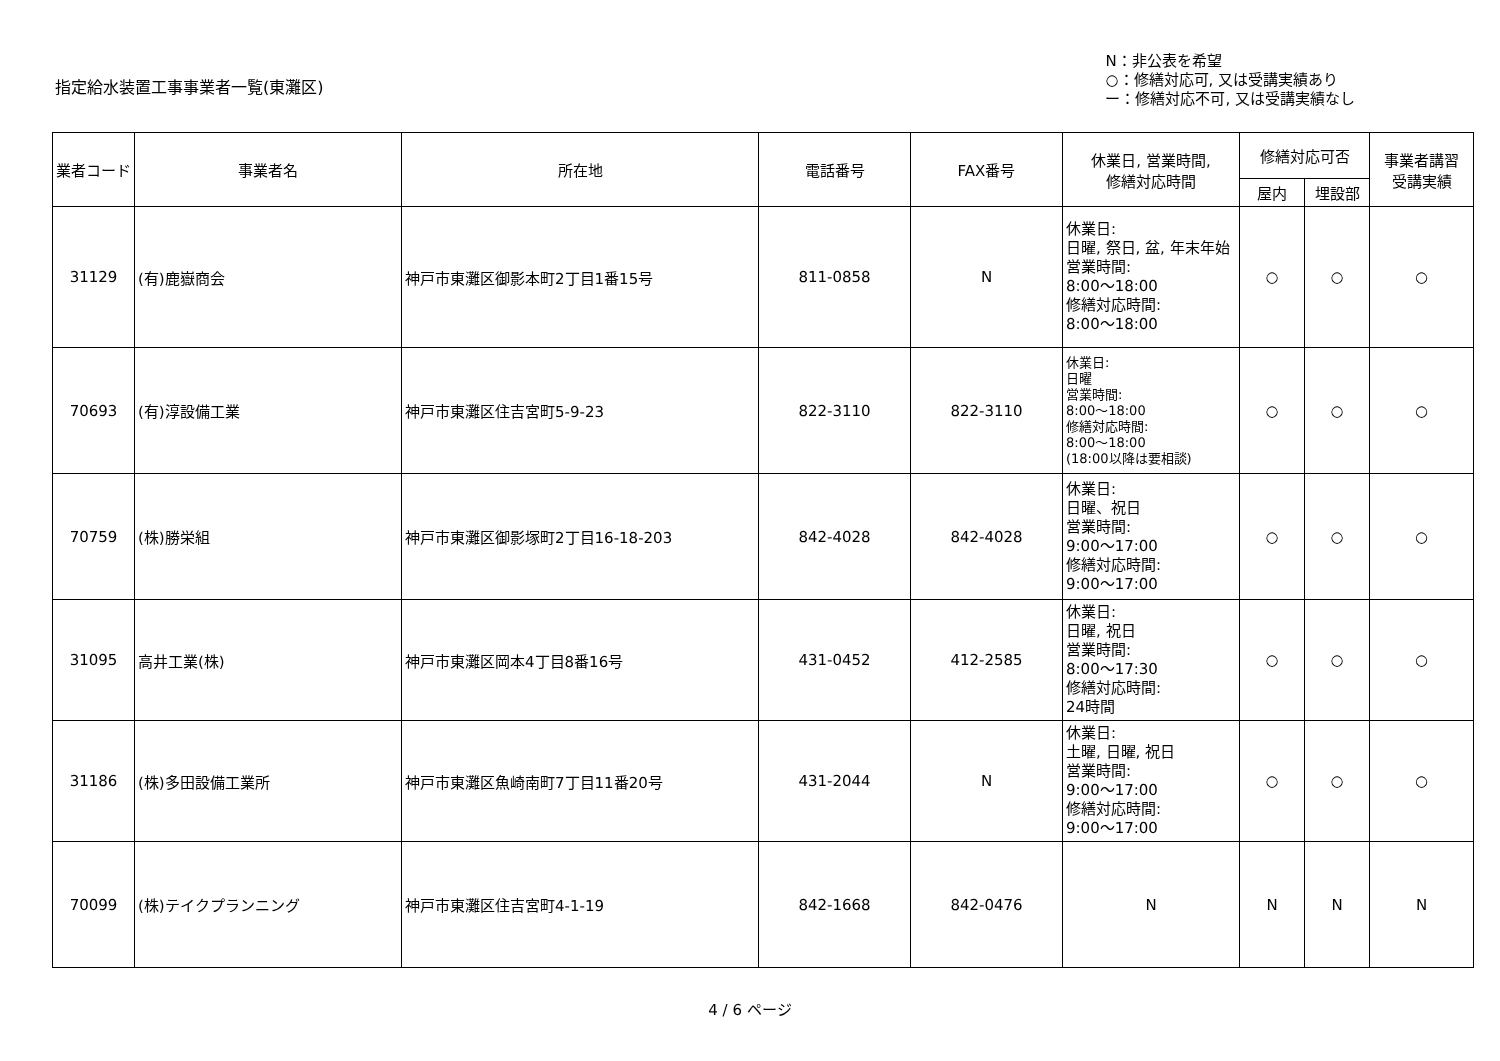指定給水装置工事事業者一覧(東灘区)
N：非公表を希望
○：修繕対応可, 又は受講実績あり
ー：修繕対応不可, 又は受講実績なし
| 業者コード | 事業者名 | 所在地 | 電話番号 | FAX番号 | 休業日, 営業時間, 修繕対応時間 | 修繕対応可否 | | 事業者講習 受講実績 |
| --- | --- | --- | --- | --- | --- | --- | --- | --- |
| | | | | | | 屋内 | 埋設部 | |
| 31129 | (有)鹿嶽商会 | 神戸市東灘区御影本町2丁目1番15号 | 811-0858 | N | 休業日: 日曜, 祭日, 盆, 年末年始 営業時間: 8:00～18:00 修繕対応時間: 8:00～18:00 | ○ | ○ | ○ |
| 70693 | (有)淳設備工業 | 神戸市東灘区住吉宮町5-9-23 | 822-3110 | 822-3110 | 休業日: 日曜 営業時間: 8:00～18:00 修繕対応時間: 8:00～18:00 (18:00以降は要相談) | ○ | ○ | ○ |
| 70759 | (株)勝栄組 | 神戸市東灘区御影塚町2丁目16-18-203 | 842-4028 | 842-4028 | 休業日: 日曜、祝日 営業時間: 9:00～17:00 修繕対応時間: 9:00～17:00 | ○ | ○ | ○ |
| 31095 | 高井工業(株) | 神戸市東灘区岡本4丁目8番16号 | 431-0452 | 412-2585 | 休業日: 日曜, 祝日 営業時間: 8:00～17:30 修繕対応時間: 24時間 | ○ | ○ | ○ |
| 31186 | (株)多田設備工業所 | 神戸市東灘区魚崎南町7丁目11番20号 | 431-2044 | N | 休業日: 土曜, 日曜, 祝日 営業時間: 9:00～17:00 修繕対応時間: 9:00～17:00 | ○ | ○ | ○ |
| 70099 | (株)テイクプランニング | 神戸市東灘区住吉宮町4-1-19 | 842-1668 | 842-0476 | N | N | N | N |
4 / 6 ページ